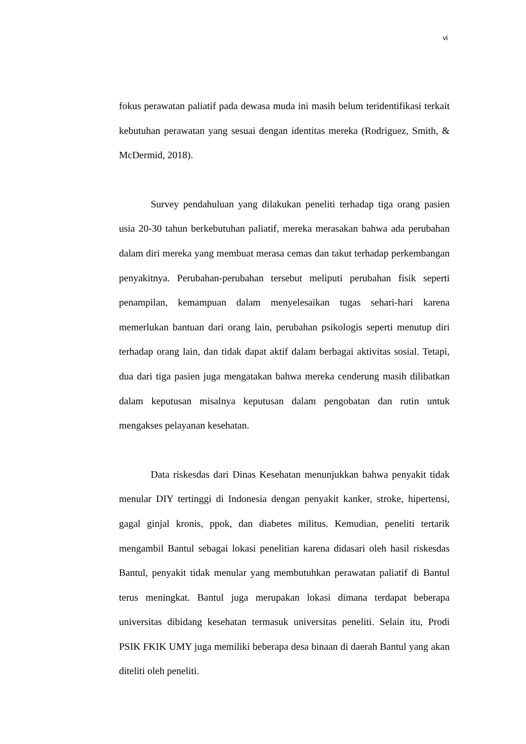vi
fokus perawatan paliatif pada dewasa muda ini masih belum teridentifikasi terkait kebutuhan perawatan yang sesuai dengan identitas mereka (Rodriguez, Smith, & McDermid, 2018).
Survey pendahuluan yang dilakukan peneliti terhadap tiga orang pasien usia 20-30 tahun berkebutuhan paliatif, mereka merasakan bahwa ada perubahan dalam diri mereka yang membuat merasa cemas dan takut terhadap perkembangan penyakitnya. Perubahan-perubahan tersebut meliputi perubahan fisik seperti penampilan, kemampuan dalam menyelesaikan tugas sehari-hari karena memerlukan bantuan dari orang lain, perubahan psikologis seperti menutup diri terhadap orang lain, dan tidak dapat aktif dalam berbagai aktivitas sosial. Tetapi, dua dari tiga pasien juga mengatakan bahwa mereka cenderung masih dilibatkan dalam keputusan misalnya keputusan dalam pengobatan dan rutin untuk mengakses pelayanan kesehatan.
Data riskesdas dari Dinas Kesehatan menunjukkan bahwa penyakit tidak menular DIY tertinggi di Indonesia dengan penyakit kanker, stroke, hipertensi, gagal ginjal kronis, ppok, dan diabetes militus. Kemudian, peneliti tertarik mengambil Bantul sebagai lokasi penelitian karena didasari oleh hasil riskesdas Bantul, penyakit tidak menular yang membutuhkan perawatan paliatif di Bantul terus meningkat. Bantul juga merupakan lokasi dimana terdapat beberapa universitas dibidang kesehatan termasuk universitas peneliti. Selain itu, Prodi PSIK FKIK UMY juga memiliki beberapa desa binaan di daerah Bantul yang akan diteliti oleh peneliti.